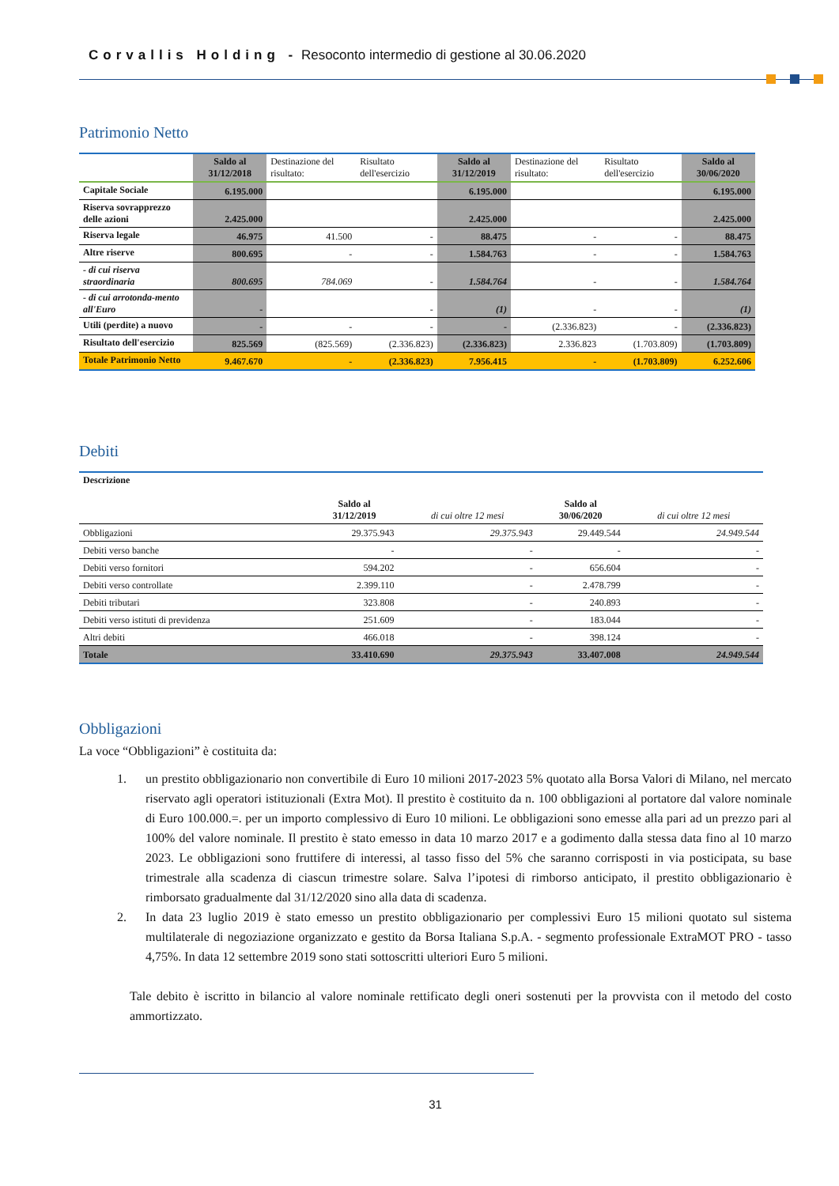Corvallis Holding - Resoconto intermedio di gestione al 30.06.2020
Patrimonio Netto
| | Saldo al 31/12/2018 | Destinazione del risultato: | Risultato dell'esercizio | Saldo al 31/12/2019 | Destinazione del risultato: | Risultato dell'esercizio | Saldo al 30/06/2020 |
| --- | --- | --- | --- | --- | --- | --- | --- |
| Capitale Sociale | 6.195.000 | | | 6.195.000 | | | 6.195.000 |
| Riserva sovrapprezzo delle azioni | 2.425.000 | | | 2.425.000 | | | 2.425.000 |
| Riserva legale | 46.975 | 41.500 | - | 88.475 | - | - | 88.475 |
| Altre riserve | 800.695 | - | - | 1.584.763 | - | - | 1.584.763 |
| - di cui riserva straordinaria | 800.695 | 784.069 | - | 1.584.764 | - | - | 1.584.764 |
| - di cui arrotonda-mento all'Euro | - | | - | (1) | - | - | (1) |
| Utili (perdite) a nuovo | - | - | - | - | (2.336.823) | - | (2.336.823) |
| Risultato dell'esercizio | 825.569 | (825.569) | (2.336.823) | (2.336.823) | 2.336.823 | (1.703.809) | (1.703.809) |
| Totale Patrimonio Netto | 9.467.670 | - | (2.336.823) | 7.956.415 | - | (1.703.809) | 6.252.606 |
Debiti
| Descrizione | Saldo al 31/12/2019 | di cui oltre 12 mesi | Saldo al 30/06/2020 | di cui oltre 12 mesi |
| --- | --- | --- | --- | --- |
| Obbligazioni | 29.375.943 | 29.375.943 | 29.449.544 | 24.949.544 |
| Debiti verso banche | - | - | - | - |
| Debiti verso fornitori | 594.202 | - | 656.604 | - |
| Debiti verso controllate | 2.399.110 | - | 2.478.799 | - |
| Debiti tributari | 323.808 | - | 240.893 | - |
| Debiti verso istituti di previdenza | 251.609 | - | 183.044 | - |
| Altri debiti | 466.018 | - | 398.124 | - |
| Totale | 33.410.690 | 29.375.943 | 33.407.008 | 24.949.544 |
Obbligazioni
La voce “Obbligazioni” è costituita da:
1. un prestito obbligazionario non convertibile di Euro 10 milioni 2017-2023 5% quotato alla Borsa Valori di Milano, nel mercato riservato agli operatori istituzionali (Extra Mot). Il prestito è costituito da n. 100 obbligazioni al portatore dal valore nominale di Euro 100.000.=. per un importo complessivo di Euro 10 milioni. Le obbligazioni sono emesse alla pari ad un prezzo pari al 100% del valore nominale. Il prestito è stato emesso in data 10 marzo 2017 e a godimento dalla stessa data fino al 10 marzo 2023. Le obbligazioni sono fruttifere di interessi, al tasso fisso del 5% che saranno corrisposti in via posticipata, su base trimestrale alla scadenza di ciascun trimestre solare. Salva l’ipotesi di rimborso anticipato, il prestito obbligazionario è rimborsato gradualmente dal 31/12/2020 sino alla data di scadenza.
2. In data 23 luglio 2019 è stato emesso un prestito obbligazionario per complessivi Euro 15 milioni quotato sul sistema multilaterale di negoziazione organizzato e gestito da Borsa Italiana S.p.A. - segmento professionale ExtraMOT PRO - tasso 4,75%. In data 12 settembre 2019 sono stati sottoscritti ulteriori Euro 5 milioni.
Tale debito è iscritto in bilancio al valore nominale rettificato degli oneri sostenuti per la provvista con il metodo del costo ammortizzato.
31